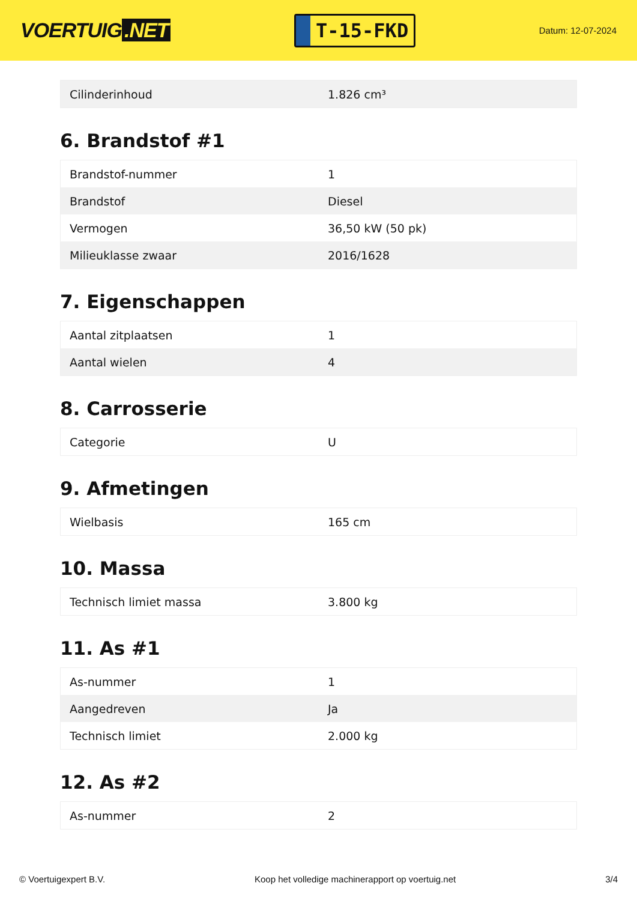VOERTUIG.NET
T-15-FKD
Datum: 12-07-2024
| Cilinderinhoud | 1.826 cm³ |
6. Brandstof #1
| Brandstof-nummer | 1 |
| Brandstof | Diesel |
| Vermogen | 36,50 kW (50 pk) |
| Milieuklasse zwaar | 2016/1628 |
7. Eigenschappen
| Aantal zitplaatsen | 1 |
| Aantal wielen | 4 |
8. Carrosserie
| Categorie | U |
9. Afmetingen
| Wielbasis | 165 cm |
10. Massa
| Technisch limiet massa | 3.800 kg |
11. As #1
| As-nummer | 1 |
| Aangedreven | Ja |
| Technisch limiet | 2.000 kg |
12. As #2
| As-nummer | 2 |
© Voertuigexpert B.V. Koop het volledige machinerapport op voertuig.net 3/4